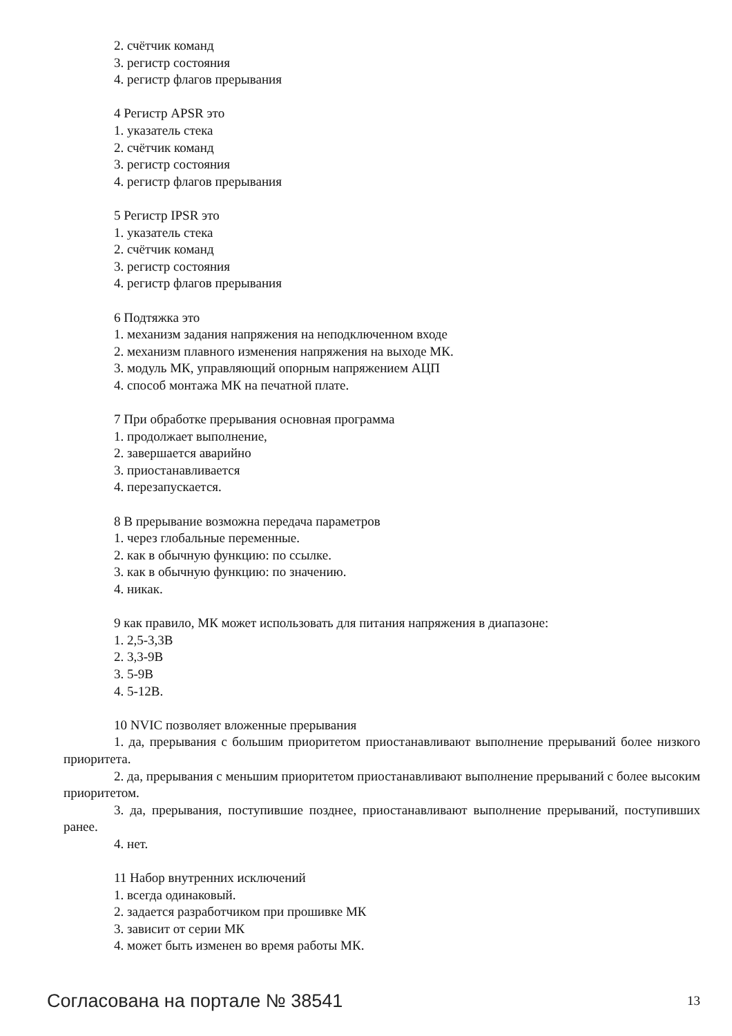2. счётчик команд
3. регистр состояния
4. регистр флагов прерывания
4 Регистр APSR это
1. указатель стека
2. счётчик команд
3. регистр состояния
4. регистр флагов прерывания
5 Регистр IPSR это
1. указатель стека
2. счётчик команд
3. регистр состояния
4. регистр флагов прерывания
6 Подтяжка это
1. механизм задания напряжения на неподключенном входе
2. механизм плавного изменения напряжения на выходе МК.
3. модуль МК, управляющий опорным напряжением АЦП
4. способ монтажа МК на печатной плате.
7 При обработке прерывания основная программа
1. продолжает выполнение,
2. завершается аварийно
3. приостанавливается
4. перезапускается.
8 В прерывание возможна передача параметров
1. через глобальные переменные.
2. как в обычную функцию: по ссылке.
3. как в обычную функцию: по значению.
4. никак.
9 как правило, МК может использовать для питания напряжения в диапазоне:
1. 2,5-3,3В
2. 3,3-9В
3. 5-9В
4. 5-12В.
10 NVIC позволяет вложенные прерывания
1. да, прерывания с большим приоритетом приостанавливают выполнение прерываний более низкого приоритета.
2. да, прерывания с меньшим приоритетом приостанавливают выполнение прерываний с более высоким приоритетом.
3. да, прерывания, поступившие позднее, приостанавливают выполнение прерываний, поступивших ранее.
4. нет.
11 Набор внутренних исключений
1. всегда одинаковый.
2. задается разработчиком при прошивке МК
3. зависит от серии МК
4. может быть изменен во время работы МК.
Согласована на портале № 38541 13